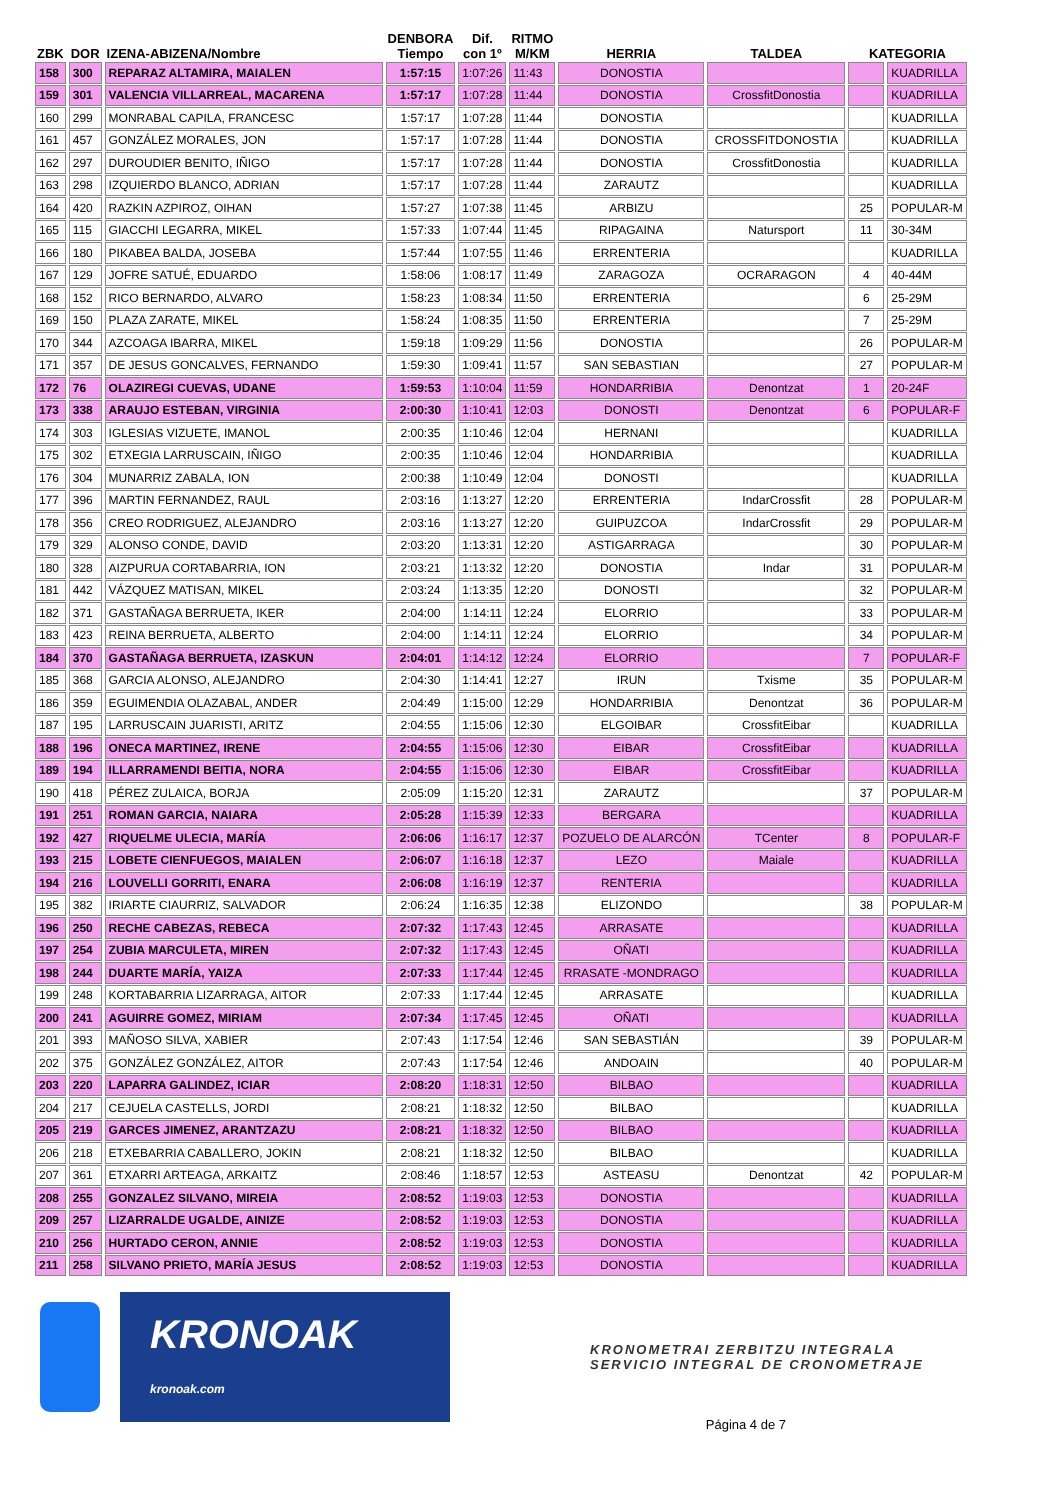| ZBK | DOR | IZENA-ABIZENA/Nombre | DENBORA Tiempo | Dif. con 1º | RITMO M/KM | HERRIA | TALDEA | KATEGORIA | |
| --- | --- | --- | --- | --- | --- | --- | --- | --- | --- |
| 158 | 300 | REPARAZ ALTAMIRA, MAIALEN | 1:57:15 | 1:07:26 | 11:43 | DONOSTIA | | | KUADRILLA |
| 159 | 301 | VALENCIA VILLARREAL, MACARENA | 1:57:17 | 1:07:28 | 11:44 | DONOSTIA | CrossfitDonostia | | KUADRILLA |
| 160 | 299 | MONRABAL CAPILA, FRANCESC | 1:57:17 | 1:07:28 | 11:44 | DONOSTIA | | | KUADRILLA |
| 161 | 457 | GONZÁLEZ MORALES, JON | 1:57:17 | 1:07:28 | 11:44 | DONOSTIA | CROSSFITDONOSTIA | | KUADRILLA |
| 162 | 297 | DUROUDIER BENITO, IÑIGO | 1:57:17 | 1:07:28 | 11:44 | DONOSTIA | CrossfitDonostia | | KUADRILLA |
| 163 | 298 | IZQUIERDO BLANCO, ADRIAN | 1:57:17 | 1:07:28 | 11:44 | ZARAUTZ | | | KUADRILLA |
| 164 | 420 | RAZKIN AZPIROZ, OIHAN | 1:57:27 | 1:07:38 | 11:45 | ARBIZU | | 25 | POPULAR-M |
| 165 | 115 | GIACCHI LEGARRA, MIKEL | 1:57:33 | 1:07:44 | 11:45 | RIPAGAINA | Natursport | 11 | 30-34M |
| 166 | 180 | PIKABEA BALDA, JOSEBA | 1:57:44 | 1:07:55 | 11:46 | ERRENTERIA | | | KUADRILLA |
| 167 | 129 | JOFRE SATUÉ, EDUARDO | 1:58:06 | 1:08:17 | 11:49 | ZARAGOZA | OCRARAGON | 4 | 40-44M |
| 168 | 152 | RICO BERNARDO, ALVARO | 1:58:23 | 1:08:34 | 11:50 | ERRENTERIA | | 6 | 25-29M |
| 169 | 150 | PLAZA ZARATE, MIKEL | 1:58:24 | 1:08:35 | 11:50 | ERRENTERIA | | 7 | 25-29M |
| 170 | 344 | AZCOAGA IBARRA, MIKEL | 1:59:18 | 1:09:29 | 11:56 | DONOSTIA | | 26 | POPULAR-M |
| 171 | 357 | DE JESUS GONCALVES, FERNANDO | 1:59:30 | 1:09:41 | 11:57 | SAN SEBASTIAN | | 27 | POPULAR-M |
| 172 | 76 | OLAZIREGI CUEVAS, UDANE | 1:59:53 | 1:10:04 | 11:59 | HONDARRIBIA | Denontzat | 1 | 20-24F |
| 173 | 338 | ARAUJO ESTEBAN, VIRGINIA | 2:00:30 | 1:10:41 | 12:03 | DONOSTI | Denontzat | 6 | POPULAR-F |
| 174 | 303 | IGLESIAS VIZUETE, IMANOL | 2:00:35 | 1:10:46 | 12:04 | HERNANI | | | KUADRILLA |
| 175 | 302 | ETXEGIA LARRUSCAIN, IÑIGO | 2:00:35 | 1:10:46 | 12:04 | HONDARRIBIA | | | KUADRILLA |
| 176 | 304 | MUNARRIZ ZABALA, ION | 2:00:38 | 1:10:49 | 12:04 | DONOSTI | | | KUADRILLA |
| 177 | 396 | MARTIN FERNANDEZ, RAUL | 2:03:16 | 1:13:27 | 12:20 | ERRENTERIA | IndarCrossfit | 28 | POPULAR-M |
| 178 | 356 | CREO RODRIGUEZ, ALEJANDRO | 2:03:16 | 1:13:27 | 12:20 | GUIPUZCOA | IndarCrossfit | 29 | POPULAR-M |
| 179 | 329 | ALONSO CONDE, DAVID | 2:03:20 | 1:13:31 | 12:20 | ASTIGARRAGA | | 30 | POPULAR-M |
| 180 | 328 | AIZPURUA CORTABARRIA, ION | 2:03:21 | 1:13:32 | 12:20 | DONOSTIA | Indar | 31 | POPULAR-M |
| 181 | 442 | VÁZQUEZ MATISAN, MIKEL | 2:03:24 | 1:13:35 | 12:20 | DONOSTI | | 32 | POPULAR-M |
| 182 | 371 | GASTAÑAGA BERRUETA, IKER | 2:04:00 | 1:14:11 | 12:24 | ELORRIO | | 33 | POPULAR-M |
| 183 | 423 | REINA BERRUETA, ALBERTO | 2:04:00 | 1:14:11 | 12:24 | ELORRIO | | 34 | POPULAR-M |
| 184 | 370 | GASTAÑAGA BERRUETA, IZASKUN | 2:04:01 | 1:14:12 | 12:24 | ELORRIO | | 7 | POPULAR-F |
| 185 | 368 | GARCIA ALONSO, ALEJANDRO | 2:04:30 | 1:14:41 | 12:27 | IRUN | Txisme | 35 | POPULAR-M |
| 186 | 359 | EGUIMENDIA OLAZABAL, ANDER | 2:04:49 | 1:15:00 | 12:29 | HONDARRIBIA | Denontzat | 36 | POPULAR-M |
| 187 | 195 | LARRUSCAIN JUARISTI, ARITZ | 2:04:55 | 1:15:06 | 12:30 | ELGOIBAR | CrossfitEibar | | KUADRILLA |
| 188 | 196 | ONECA MARTINEZ, IRENE | 2:04:55 | 1:15:06 | 12:30 | EIBAR | CrossfitEibar | | KUADRILLA |
| 189 | 194 | ILLARRAMENDI BEITIA, NORA | 2:04:55 | 1:15:06 | 12:30 | EIBAR | CrossfitEibar | | KUADRILLA |
| 190 | 418 | PÉREZ ZULAICA, BORJA | 2:05:09 | 1:15:20 | 12:31 | ZARAUTZ | | 37 | POPULAR-M |
| 191 | 251 | ROMAN GARCIA, NAIARA | 2:05:28 | 1:15:39 | 12:33 | BERGARA | | | KUADRILLA |
| 192 | 427 | RIQUELME ULECIA, MARÍA | 2:06:06 | 1:16:17 | 12:37 | POZUELO DE ALARCÓN | TCenter | 8 | POPULAR-F |
| 193 | 215 | LOBETE CIENFUEGOS, MAIALEN | 2:06:07 | 1:16:18 | 12:37 | LEZO | Maiale | | KUADRILLA |
| 194 | 216 | LOUVELLI GORRITI, ENARA | 2:06:08 | 1:16:19 | 12:37 | RENTERIA | | | KUADRILLA |
| 195 | 382 | IRIARTE CIAURRIZ, SALVADOR | 2:06:24 | 1:16:35 | 12:38 | ELIZONDO | | 38 | POPULAR-M |
| 196 | 250 | RECHE CABEZAS, REBECA | 2:07:32 | 1:17:43 | 12:45 | ARRASATE | | | KUADRILLA |
| 197 | 254 | ZUBIA MARCULETA, MIREN | 2:07:32 | 1:17:43 | 12:45 | OÑATI | | | KUADRILLA |
| 198 | 244 | DUARTE MARÍA, YAIZA | 2:07:33 | 1:17:44 | 12:45 | RRASATE -MONDRAGO | | | KUADRILLA |
| 199 | 248 | KORTABARRIA LIZARRAGA, AITOR | 2:07:33 | 1:17:44 | 12:45 | ARRASATE | | | KUADRILLA |
| 200 | 241 | AGUIRRE GOMEZ, MIRIAM | 2:07:34 | 1:17:45 | 12:45 | OÑATI | | | KUADRILLA |
| 201 | 393 | MAÑOSO SILVA, XABIER | 2:07:43 | 1:17:54 | 12:46 | SAN SEBASTIÁN | | 39 | POPULAR-M |
| 202 | 375 | GONZÁLEZ GONZÁLEZ, AITOR | 2:07:43 | 1:17:54 | 12:46 | ANDOAIN | | 40 | POPULAR-M |
| 203 | 220 | LAPARRA GALINDEZ, ICIAR | 2:08:20 | 1:18:31 | 12:50 | BILBAO | | | KUADRILLA |
| 204 | 217 | CEJUELA CASTELLS, JORDI | 2:08:21 | 1:18:32 | 12:50 | BILBAO | | | KUADRILLA |
| 205 | 219 | GARCES JIMENEZ, ARANTZAZU | 2:08:21 | 1:18:32 | 12:50 | BILBAO | | | KUADRILLA |
| 206 | 218 | ETXEBARRIA CABALLERO, JOKIN | 2:08:21 | 1:18:32 | 12:50 | BILBAO | | | KUADRILLA |
| 207 | 361 | ETXARRI ARTEAGA, ARKAITZ | 2:08:46 | 1:18:57 | 12:53 | ASTEASU | Denontzat | 42 | POPULAR-M |
| 208 | 255 | GONZALEZ SILVANO, MIREIA | 2:08:52 | 1:19:03 | 12:53 | DONOSTIA | | | KUADRILLA |
| 209 | 257 | LIZARRALDE UGALDE, AINIZE | 2:08:52 | 1:19:03 | 12:53 | DONOSTIA | | | KUADRILLA |
| 210 | 256 | HURTADO CERON, ANNIE | 2:08:52 | 1:19:03 | 12:53 | DONOSTIA | | | KUADRILLA |
| 211 | 258 | SILVANO PRIETO, MARÍA JESUS | 2:08:52 | 1:19:03 | 12:53 | DONOSTIA | | | KUADRILLA |
KRONOAK kronoak.com
KRONOMETRAI ZERBITZU INTEGRALA
SERVICIO INTEGRAL DE CRONOMETRAJE
Página 4 de 7